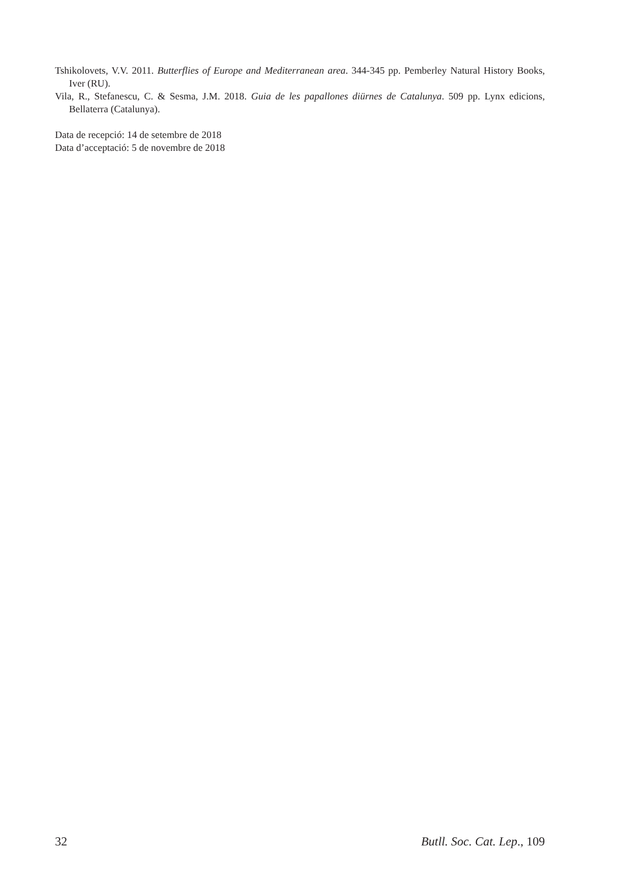Tshikolovets, V.V. 2011. Butterflies of Europe and Mediterranean area. 344-345 pp. Pemberley Natural History Books, Iver (RU).
Vila, R., Stefanescu, C. & Sesma, J.M. 2018. Guia de les papallones diürnes de Catalunya. 509 pp. Lynx edicions, Bellaterra (Catalunya).
Data de recepció: 14 de setembre de 2018
Data d’acceptació: 5 de novembre de 2018
32 Butll. Soc. Cat. Lep., 109